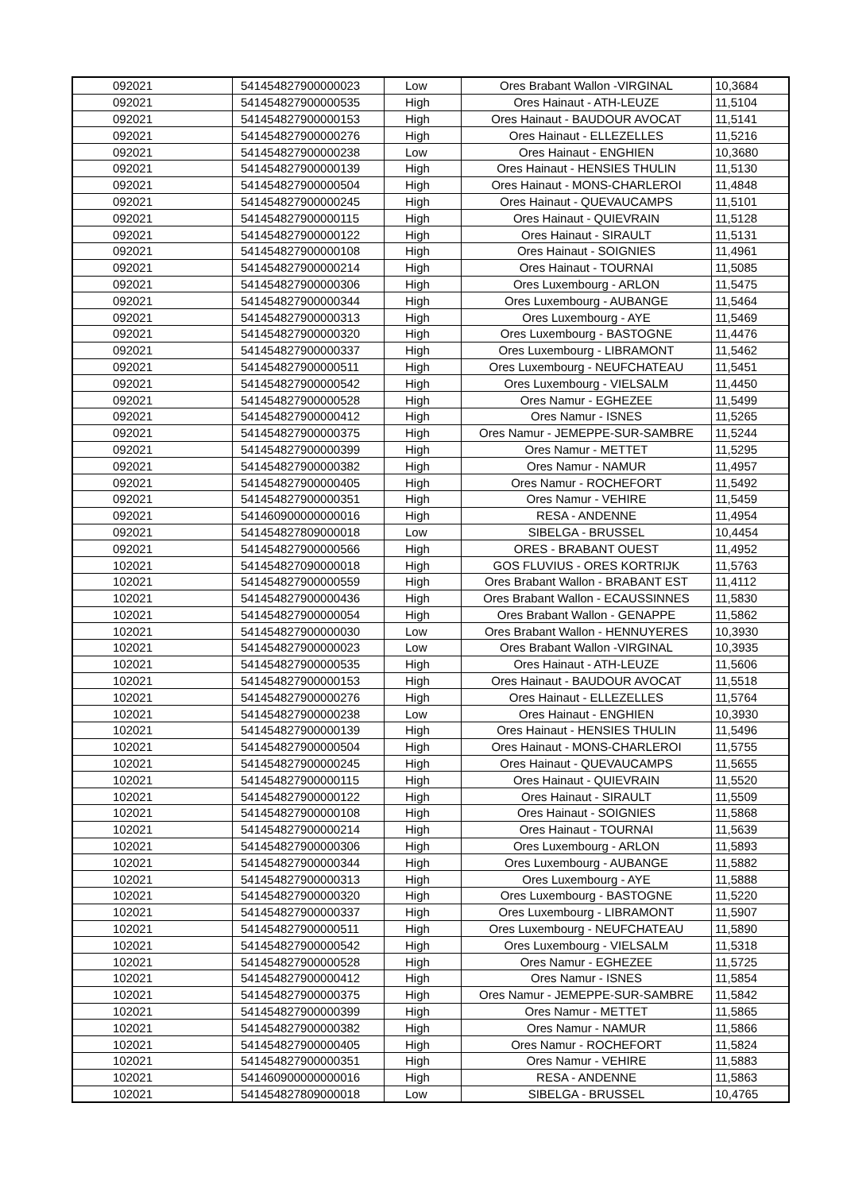| 092021 | 541454827900000023 | Low | Ores Brabant Wallon -VIRGINAL | 10,3684 |
| 092021 | 541454827900000535 | High | Ores Hainaut - ATH-LEUZE | 11,5104 |
| 092021 | 541454827900000153 | High | Ores Hainaut - BAUDOUR AVOCAT | 11,5141 |
| 092021 | 541454827900000276 | High | Ores Hainaut - ELLEZELLES | 11,5216 |
| 092021 | 541454827900000238 | Low | Ores Hainaut - ENGHIEN | 10,3680 |
| 092021 | 541454827900000139 | High | Ores Hainaut - HENSIES THULIN | 11,5130 |
| 092021 | 541454827900000504 | High | Ores Hainaut - MONS-CHARLEROI | 11,4848 |
| 092021 | 541454827900000245 | High | Ores Hainaut - QUEVAUCAMPS | 11,5101 |
| 092021 | 541454827900000115 | High | Ores Hainaut - QUIEVRAIN | 11,5128 |
| 092021 | 541454827900000122 | High | Ores Hainaut - SIRAULT | 11,5131 |
| 092021 | 541454827900000108 | High | Ores Hainaut - SOIGNIES | 11,4961 |
| 092021 | 541454827900000214 | High | Ores Hainaut - TOURNAI | 11,5085 |
| 092021 | 541454827900000306 | High | Ores Luxembourg - ARLON | 11,5475 |
| 092021 | 541454827900000344 | High | Ores Luxembourg - AUBANGE | 11,5464 |
| 092021 | 541454827900000313 | High | Ores Luxembourg - AYE | 11,5469 |
| 092021 | 541454827900000320 | High | Ores Luxembourg - BASTOGNE | 11,4476 |
| 092021 | 541454827900000337 | High | Ores Luxembourg - LIBRAMONT | 11,5462 |
| 092021 | 541454827900000511 | High | Ores Luxembourg - NEUFCHATEAU | 11,5451 |
| 092021 | 541454827900000542 | High | Ores Luxembourg - VIELSALM | 11,4450 |
| 092021 | 541454827900000528 | High | Ores Namur - EGHEZEE | 11,5499 |
| 092021 | 541454827900000412 | High | Ores Namur - ISNES | 11,5265 |
| 092021 | 541454827900000375 | High | Ores Namur - JEMEPPE-SUR-SAMBRE | 11,5244 |
| 092021 | 541454827900000399 | High | Ores Namur - METTET | 11,5295 |
| 092021 | 541454827900000382 | High | Ores Namur - NAMUR | 11,4957 |
| 092021 | 541454827900000405 | High | Ores Namur - ROCHEFORT | 11,5492 |
| 092021 | 541454827900000351 | High | Ores Namur - VEHIRE | 11,5459 |
| 092021 | 541460900000000016 | High | RESA - ANDENNE | 11,4954 |
| 092021 | 541454827809000018 | Low | SIBELGA - BRUSSEL | 10,4454 |
| 092021 | 541454827900000566 | High | ORES - BRABANT OUEST | 11,4952 |
| 102021 | 541454827090000018 | High | GOS FLUVIUS - ORES KORTRIJK | 11,5763 |
| 102021 | 541454827900000559 | High | Ores Brabant Wallon - BRABANT EST | 11,4112 |
| 102021 | 541454827900000436 | High | Ores Brabant Wallon - ECAUSSINNES | 11,5830 |
| 102021 | 541454827900000054 | High | Ores Brabant Wallon - GENAPPE | 11,5862 |
| 102021 | 541454827900000030 | Low | Ores Brabant Wallon - HENNUYERES | 10,3930 |
| 102021 | 541454827900000023 | Low | Ores Brabant Wallon -VIRGINAL | 10,3935 |
| 102021 | 541454827900000535 | High | Ores Hainaut - ATH-LEUZE | 11,5606 |
| 102021 | 541454827900000153 | High | Ores Hainaut - BAUDOUR AVOCAT | 11,5518 |
| 102021 | 541454827900000276 | High | Ores Hainaut - ELLEZELLES | 11,5764 |
| 102021 | 541454827900000238 | Low | Ores Hainaut - ENGHIEN | 10,3930 |
| 102021 | 541454827900000139 | High | Ores Hainaut - HENSIES THULIN | 11,5496 |
| 102021 | 541454827900000504 | High | Ores Hainaut - MONS-CHARLEROI | 11,5755 |
| 102021 | 541454827900000245 | High | Ores Hainaut - QUEVAUCAMPS | 11,5655 |
| 102021 | 541454827900000115 | High | Ores Hainaut - QUIEVRAIN | 11,5520 |
| 102021 | 541454827900000122 | High | Ores Hainaut - SIRAULT | 11,5509 |
| 102021 | 541454827900000108 | High | Ores Hainaut - SOIGNIES | 11,5868 |
| 102021 | 541454827900000214 | High | Ores Hainaut - TOURNAI | 11,5639 |
| 102021 | 541454827900000306 | High | Ores Luxembourg - ARLON | 11,5893 |
| 102021 | 541454827900000344 | High | Ores Luxembourg - AUBANGE | 11,5882 |
| 102021 | 541454827900000313 | High | Ores Luxembourg - AYE | 11,5888 |
| 102021 | 541454827900000320 | High | Ores Luxembourg - BASTOGNE | 11,5220 |
| 102021 | 541454827900000337 | High | Ores Luxembourg - LIBRAMONT | 11,5907 |
| 102021 | 541454827900000511 | High | Ores Luxembourg - NEUFCHATEAU | 11,5890 |
| 102021 | 541454827900000542 | High | Ores Luxembourg - VIELSALM | 11,5318 |
| 102021 | 541454827900000528 | High | Ores Namur - EGHEZEE | 11,5725 |
| 102021 | 541454827900000412 | High | Ores Namur - ISNES | 11,5854 |
| 102021 | 541454827900000375 | High | Ores Namur - JEMEPPE-SUR-SAMBRE | 11,5842 |
| 102021 | 541454827900000399 | High | Ores Namur - METTET | 11,5865 |
| 102021 | 541454827900000382 | High | Ores Namur - NAMUR | 11,5866 |
| 102021 | 541454827900000405 | High | Ores Namur - ROCHEFORT | 11,5824 |
| 102021 | 541454827900000351 | High | Ores Namur - VEHIRE | 11,5883 |
| 102021 | 541460900000000016 | High | RESA - ANDENNE | 11,5863 |
| 102021 | 541454827809000018 | Low | SIBELGA - BRUSSEL | 10,4765 |